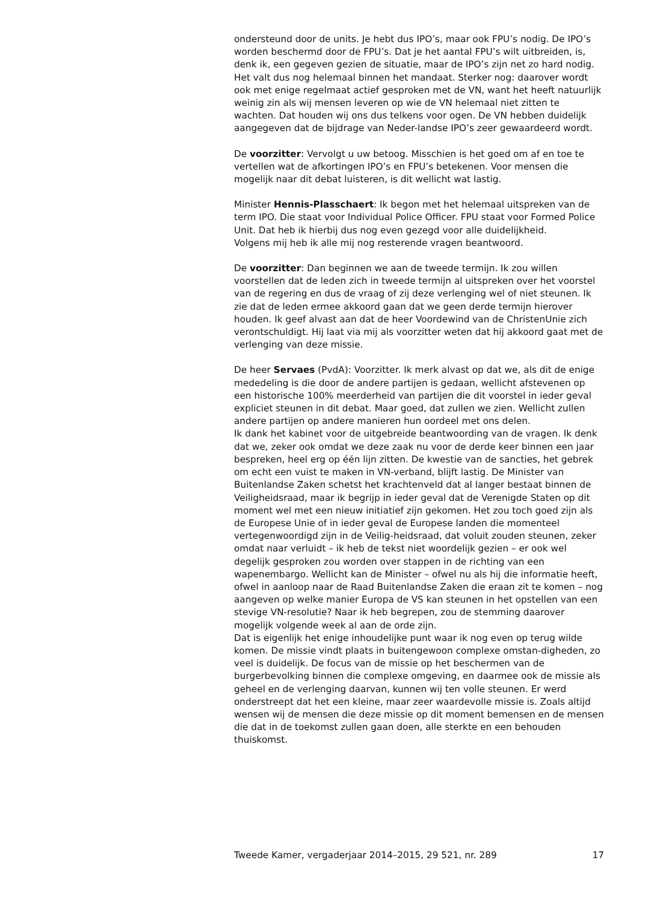ondersteund door de units. Je hebt dus IPO’s, maar ook FPU’s nodig. De IPO’s worden beschermd door de FPU’s. Dat je het aantal FPU’s wilt uitbreiden, is, denk ik, een gegeven gezien de situatie, maar de IPO’s zijn net zo hard nodig. Het valt dus nog helemaal binnen het mandaat. Sterker nog: daarover wordt ook met enige regelmaat actief gesproken met de VN, want het heeft natuurlijk weinig zin als wij mensen leveren op wie de VN helemaal niet zitten te wachten. Dat houden wij ons dus telkens voor ogen. De VN hebben duidelijk aangegeven dat de bijdrage van Neder-landse IPO’s zeer gewaardeerd wordt.
De voorzitter: Vervolgt u uw betoog. Misschien is het goed om af en toe te vertellen wat de afkortingen IPO’s en FPU’s betekenen. Voor mensen die mogelijk naar dit debat luisteren, is dit wellicht wat lastig.
Minister Hennis-Plasschaert: Ik begon met het helemaal uitspreken van de term IPO. Die staat voor Individual Police Officer. FPU staat voor Formed Police Unit. Dat heb ik hierbij dus nog even gezegd voor alle duidelijkheid.
Volgens mij heb ik alle mij nog resterende vragen beantwoord.
De voorzitter: Dan beginnen we aan de tweede termijn. Ik zou willen voorstellen dat de leden zich in tweede termijn al uitspreken over het voorstel van de regering en dus de vraag of zij deze verlenging wel of niet steunen. Ik zie dat de leden ermee akkoord gaan dat we geen derde termijn hierover houden. Ik geef alvast aan dat de heer Voordewind van de ChristenUnie zich verontschuldigt. Hij laat via mij als voorzitter weten dat hij akkoord gaat met de verlenging van deze missie.
De heer Servaes (PvdA): Voorzitter. Ik merk alvast op dat we, als dit de enige mededeling is die door de andere partijen is gedaan, wellicht afstevenen op een historische 100% meerderheid van partijen die dit voorstel in ieder geval expliciet steunen in dit debat. Maar goed, dat zullen we zien. Wellicht zullen andere partijen op andere manieren hun oordeel met ons delen.
Ik dank het kabinet voor de uitgebreide beantwoording van de vragen. Ik denk dat we, zeker ook omdat we deze zaak nu voor de derde keer binnen een jaar bespreken, heel erg op één lijn zitten. De kwestie van de sancties, het gebrek om echt een vuist te maken in VN-verband, blijft lastig. De Minister van Buitenlandse Zaken schetst het krachtenveld dat al langer bestaat binnen de Veiligheidsraad, maar ik begrijp in ieder geval dat de Verenigde Staten op dit moment wel met een nieuw initiatief zijn gekomen. Het zou toch goed zijn als de Europese Unie of in ieder geval de Europese landen die momenteel vertegenwoordigd zijn in de Veilig-heidsraad, dat voluit zouden steunen, zeker omdat naar verluidt – ik heb de tekst niet woordelijk gezien – er ook wel degelijk gesproken zou worden over stappen in de richting van een wapenembargo. Wellicht kan de Minister – ofwel nu als hij die informatie heeft, ofwel in aanloop naar de Raad Buitenlandse Zaken die eraan zit te komen – nog aangeven op welke manier Europa de VS kan steunen in het opstellen van een stevige VN-resolutie? Naar ik heb begrepen, zou de stemming daarover mogelijk volgende week al aan de orde zijn.
Dat is eigenlijk het enige inhoudelijke punt waar ik nog even op terug wilde komen. De missie vindt plaats in buitengewoon complexe omstan-digheden, zo veel is duidelijk. De focus van de missie op het beschermen van de burgerbevolking binnen die complexe omgeving, en daarmee ook de missie als geheel en de verlenging daarvan, kunnen wij ten volle steunen. Er werd onderstreept dat het een kleine, maar zeer waardevolle missie is. Zoals altijd wensen wij de mensen die deze missie op dit moment bemensen en de mensen die dat in de toekomst zullen gaan doen, alle sterkte en een behouden thuiskomst.
Tweede Kamer, vergaderjaar 2014–2015, 29 521, nr. 289 17